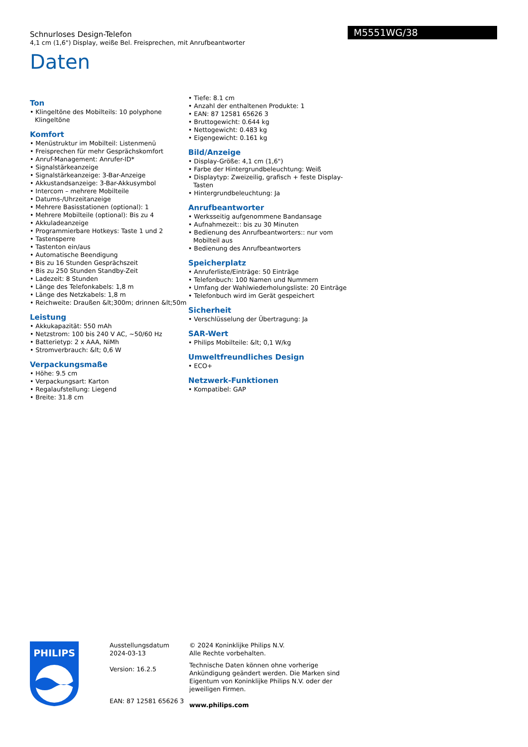Schnurloses Design-Telefon
4,1 cm (1,6") Display, weiße Bel. Freisprechen, mit Anrufbeantworter
Daten
M5551WG/38
Ton
• Klingeltöne des Mobilteils: 10 polyphone Klingeltöne
Komfort
• Menüstruktur im Mobilteil: Listenmenü
• Freisprechen für mehr Gesprächskomfort
• Anruf-Management: Anrufer-ID*
• Signalstärkeanzeige
• Signalstärkeanzeige: 3-Bar-Anzeige
• Akkustandsanzeige: 3-Bar-Akkusymbol
• Intercom – mehrere Mobilteile
• Datums-/Uhrzeitanzeige
• Mehrere Basisstationen (optional): 1
• Mehrere Mobilteile (optional): Bis zu 4
• Akkuladeanzeige
• Programmierbare Hotkeys: Taste 1 und 2
• Tastensperre
• Tastenton ein/aus
• Automatische Beendigung
• Bis zu 16 Stunden Gesprächszeit
• Bis zu 250 Stunden Standby-Zeit
• Ladezeit: 8 Stunden
• Länge des Telefonkabels: 1,8 m
• Länge des Netzkabels: 1,8 m
• Reichweite: Draußen &lt;300m; drinnen &lt;50m
Leistung
• Akkukapazität: 550 mAh
• Netzstrom: 100 bis 240 V AC, ~50/60 Hz
• Batterietyp: 2 x AAA, NiMh
• Stromverbrauch: &lt; 0,6 W
Verpackungsmaße
• Höhe: 9.5 cm
• Verpackungsart: Karton
• Regalaufstellung: Liegend
• Breite: 31.8 cm
• Tiefe: 8.1 cm
• Anzahl der enthaltenen Produkte: 1
• EAN: 87 12581 65626 3
• Bruttogewicht: 0.644 kg
• Nettogewicht: 0.483 kg
• Eigengewicht: 0.161 kg
Bild/Anzeige
• Display-Größe: 4,1 cm (1,6")
• Farbe der Hintergrundbeleuchtung: Weiß
• Displaytyp: Zweizeilig, grafisch + feste Display-Tasten
• Hintergrundbeleuchtung: Ja
Anrufbeantworter
• Werksseitig aufgenommene Bandansage
• Aufnahmezeit:: bis zu 30 Minuten
• Bedienung des Anrufbeantworters:: nur vom Mobilteil aus
• Bedienung des Anrufbeantworters
Speicherplatz
• Anruferliste/Einträge: 50 Einträge
• Telefonbuch: 100 Namen und Nummern
• Umfang der Wahlwiederholungsliste: 20 Einträge
• Telefonbuch wird im Gerät gespeichert
Sicherheit
• Verschlüsselung der Übertragung: Ja
SAR-Wert
• Philips Mobilteile: &lt; 0,1 W/kg
Umweltfreundliches Design
• ECO+
Netzwerk-Funktionen
• Kompatibel: GAP
PHILIPS
Ausstellungsdatum
2024-03-13
Version: 16.2.5
EAN: 87 12581 65626 3
© 2024 Koninklijke Philips N.V.
Alle Rechte vorbehalten.
Technische Daten können ohne vorherige Ankündigung geändert werden. Die Marken sind Eigentum von Koninklijke Philips N.V. oder der jeweiligen Firmen.
www.philips.com